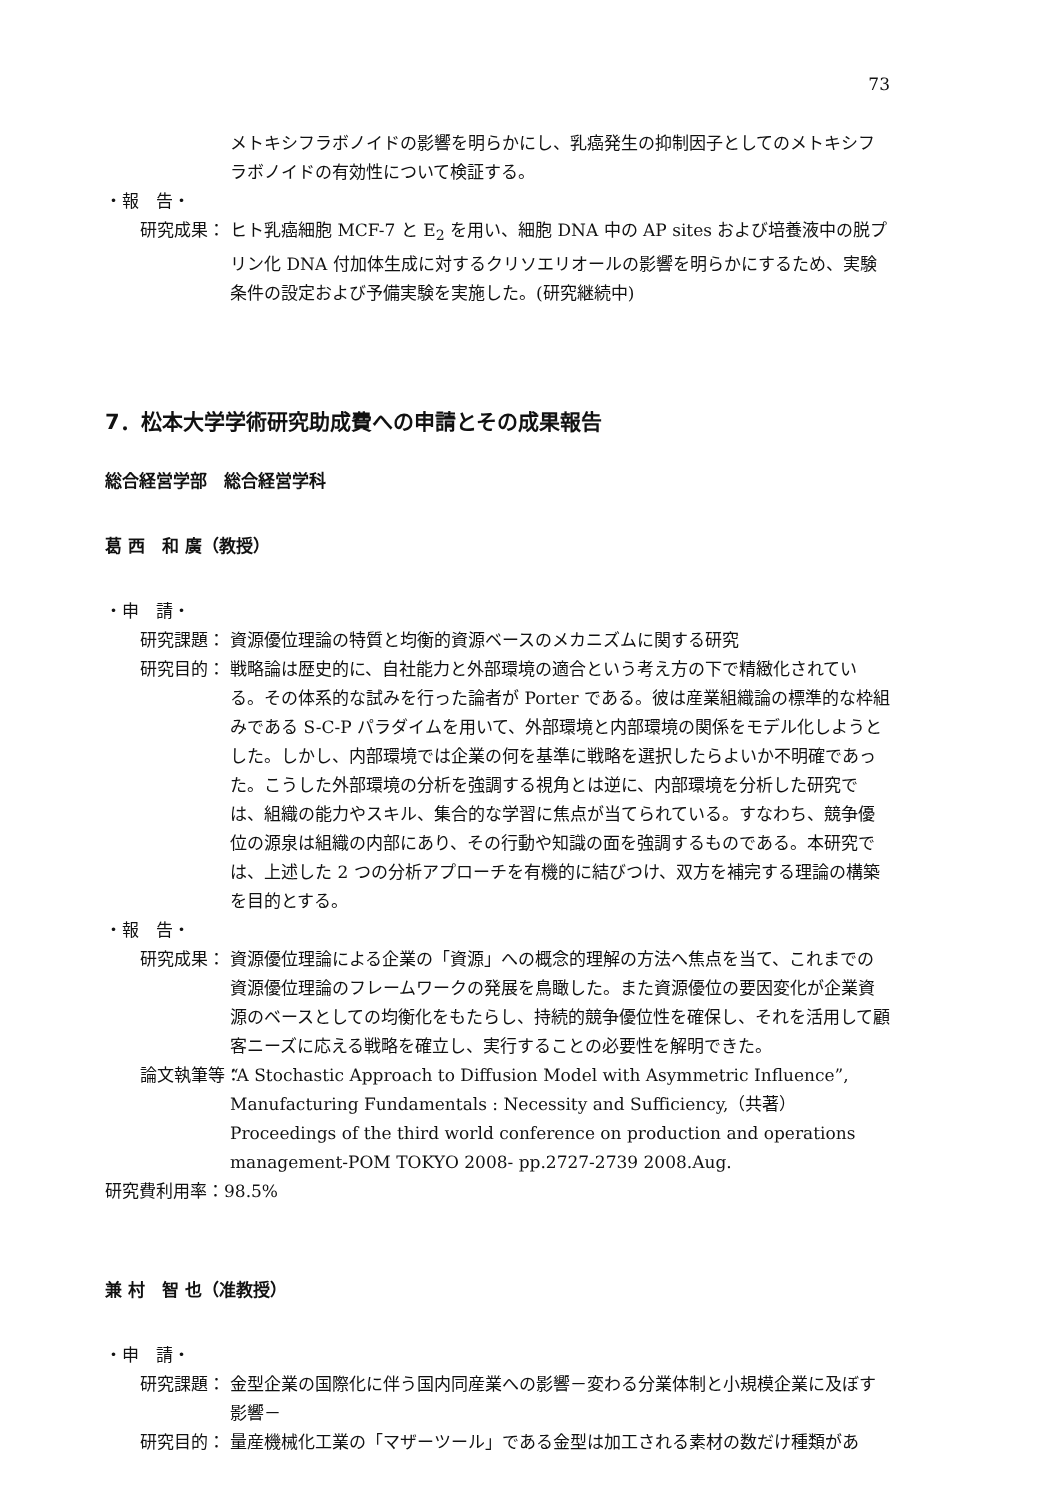73
メトキシフラボノイドの影響を明らかにし、乳癌発生の抑制因子としてのメトキシフラボノイドの有効性について検証する。
・報　告・
研究成果： ヒト乳癌細胞 MCF-7 と E<sub>2</sub> を用い、細胞 DNA 中の AP sites および培養液中の脱プリン化 DNA 付加体生成に対するクリソエリオールの影響を明らかにするため、実験条件の設定および予備実験を実施した。(研究継続中)
7．松本大学学術研究助成費への申請とその成果報告
総合経営学部　総合経営学科
葛 西　和 廣（教授）
・申　請・
研究課題： 資源優位理論の特質と均衡的資源ベースのメカニズムに関する研究
研究目的： 戦略論は歴史的に、自社能力と外部環境の適合という考え方の下で精緻化されている。その体系的な試みを行った論者が Porter である。彼は産業組織論の標準的な枠組みである S-C-P パラダイムを用いて、外部環境と内部環境の関係をモデル化しようとした。しかし、内部環境では企業の何を基準に戦略を選択したらよいか不明確であった。こうした外部環境の分析を強調する視角とは逆に、内部環境を分析した研究では、組織の能力やスキル、集合的な学習に焦点が当てられている。すなわち、競争優位の源泉は組織の内部にあり、その行動や知識の面を強調するものである。本研究では、上述した 2 つの分析アプローチを有機的に結びつけ、双方を補完する理論の構築を目的とする。
・報　告・
研究成果： 資源優位理論による企業の「資源」への概念的理解の方法へ焦点を当て、これまでの資源優位理論のフレームワークの発展を鳥瞰した。また資源優位の要因変化が企業資源のベースとしての均衡化をもたらし、持続的競争優位性を確保し、それを活用して顧客ニーズに応える戦略を確立し、実行することの必要性を解明できた。
論文執筆等： “A Stochastic Approach to Diffusion Model with Asymmetric Influence”, Manufacturing Fundamentals : Necessity and Sufficiency,（共著）
Proceedings of the third world conference on production and operations management-POM TOKYO 2008- pp.2727-2739 2008.Aug.
研究費利用率：98.5%
兼 村　智 也（准教授）
・申　請・
研究課題： 金型企業の国際化に伴う国内同産業への影響－変わる分業体制と小規模企業に及ぼす影響－
研究目的： 量産機械化工業の「マザーツール」である金型は加工される素材の数だけ種類があ